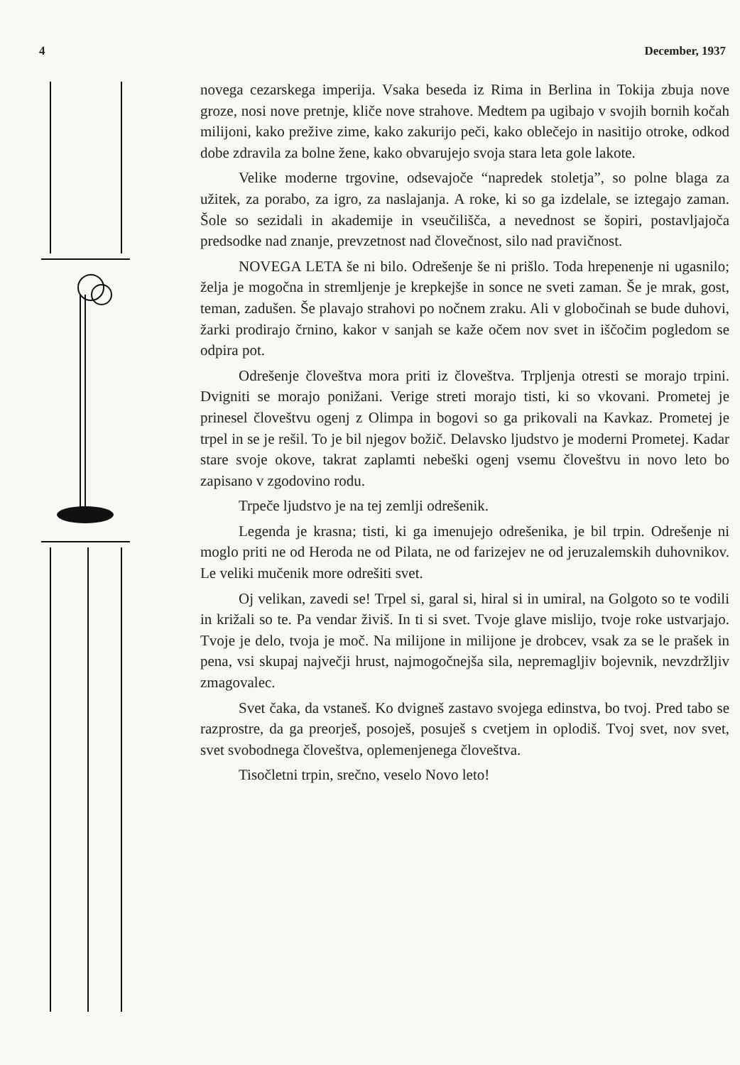4 December, 1937
novega cezarskega imperija. Vsaka beseda iz Rima in Berlina in Tokija zbuja nove groze, nosi nove pretnje, kliče nove strahove. Medtem pa ugibajo v svojih bornih kočah milijoni, kako prežive zime, kako zakurijo peči, kako oblečejo in nasitijo otroke, odkod dobe zdravila za bolne žene, kako obvarujejo svoja stara leta gole lakote.
Velike moderne trgovine, odsevajoče “napredek stoletja”, so polne blaga za užitek, za porabo, za igro, za naslajanja. A roke, ki so ga izdelale, se iztegajo zaman. Šole so sezidali in akademije in vseučilišča, a nevednost se šopiri, postavljajoča predsodke nad znanje, prevzetnost nad človečnost, silo nad pravičnost.
NOVEGA LETA še ni bilo. Odrešenje še ni prišlo. Toda hrepenenje ni ugasnilo; želja je mogočna in stremljenje je krepkejše in sonce ne sveti zaman. Še je mrak, gost, teman, zadušen. Še plavajo strahovi po nočnem zraku. Ali v globočinah se bude duhovi, žarki prodirajo črnino, kakor v sanjah se kaže očem nov svet in iščočim pogledom se odpira pot.
Odrešenje človeštva mora priti iz človeštva. Trpljenja otresti se morajo trpini. Dvigniti se morajo ponižani. Verige streti morajo tisti, ki so vkovani. Prometej je prinesel človeštvu ogenj z Olimpa in bogovi so ga prikovali na Kavkaz. Prometej je trpel in se je rešil. To je bil njegov božič. Delavsko ljudstvo je moderni Prometej. Kadar stare svoje okove, takrat zaplamti nebeški ogenj vsemu človeštvu in novo leto bo zapisano v zgodovino rodu.
Trpeče ljudstvo je na tej zemlji odrešenik.
Legenda je krasna; tisti, ki ga imenujejo odrešenika, je bil trpin. Odrešenje ni moglo priti ne od Heroda ne od Pilata, ne od farizejev ne od jeruzalemskih duhovnikov. Le veliki mučenik more odrešiti svet.
Oj velikan, zavedi se! Trpel si, garal si, hiral si in umiral, na Golgoto so te vodili in križali so te. Pa vendar živiš. In ti si svet. Tvoje glave mislijo, tvoje roke ustvarjajo. Tvoje je delo, tvoja je moč. Na milijone in milijone je drobcev, vsak za se le prašek in pena, vsi skupaj največji hrust, najmogočnejša sila, nepremagljiv bojevnik, nevzdržljiv zmagovalec.
Svet čaka, da vstaneš. Ko dvigneš zastavo svojega edinstva, bo tvoj. Pred tabo se razprostre, da ga preorješ, posoješ, posuješ s cvetjem in oplodiš. Tvoj svet, nov svet, svet svobodnega človeštva, oplemenjenega človeštva.
Tisočletni trpin, srečno, veselo Novo leto!